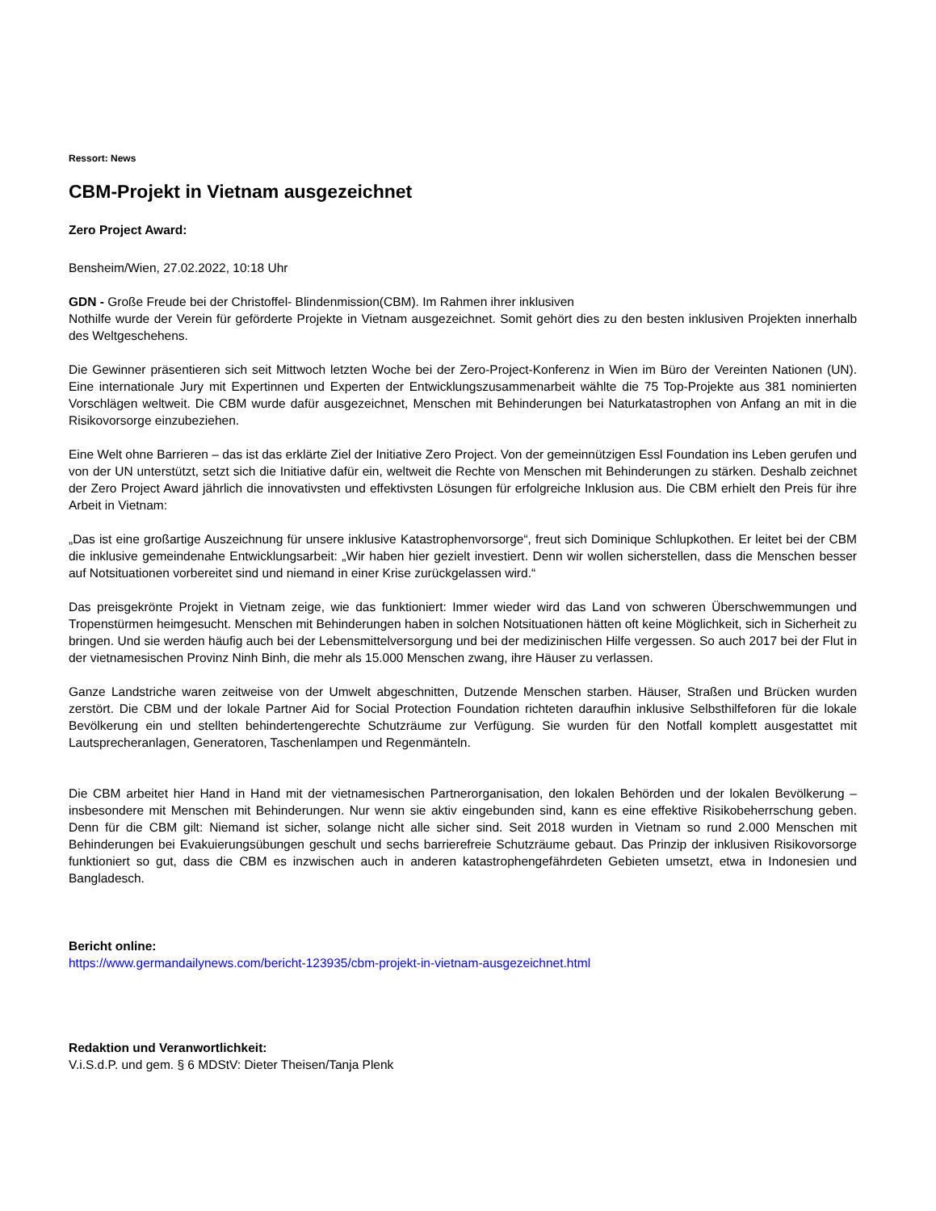Ressort: News
CBM-Projekt in Vietnam ausgezeichnet
Zero Project Award:
Bensheim/Wien, 27.02.2022, 10:18 Uhr
GDN - Große Freude bei der Christoffel- Blindenmission(CBM). Im Rahmen ihrer inklusiven
Nothilfe wurde der Verein für geförderte Projekte in Vietnam ausgezeichnet. Somit gehört dies zu den besten inklusiven Projekten innerhalb des Weltgeschehens.
Die Gewinner präsentieren sich seit Mittwoch letzten Woche bei der Zero-Project-Konferenz in Wien im Büro der Vereinten Nationen (UN). Eine internationale Jury mit Expertinnen und Experten der Entwicklungszusammenarbeit wählte die 75 Top-Projekte aus 381 nominierten Vorschlägen weltweit. Die CBM wurde dafür ausgezeichnet, Menschen mit Behinderungen bei Naturkatastrophen von Anfang an mit in die Risikovorsorge einzubeziehen.
Eine Welt ohne Barrieren – das ist das erklärte Ziel der Initiative Zero Project. Von der gemeinnützigen Essl Foundation ins Leben gerufen und von der UN unterstützt, setzt sich die Initiative dafür ein, weltweit die Rechte von Menschen mit Behinderungen zu stärken. Deshalb zeichnet der Zero Project Award jährlich die innovativsten und effektivsten Lösungen für erfolgreiche Inklusion aus. Die CBM erhielt den Preis für ihre Arbeit in Vietnam:
„Das ist eine großartige Auszeichnung für unsere inklusive Katastrophenvorsorge“, freut sich Dominique Schlupkothen. Er leitet bei der CBM die inklusive gemeindenahe Entwicklungsarbeit: „Wir haben hier gezielt investiert. Denn wir wollen sicherstellen, dass die Menschen besser auf Notsituationen vorbereitet sind und niemand in einer Krise zurückgelassen wird.“
Das preisgekrönte Projekt in Vietnam zeige, wie das funktioniert: Immer wieder wird das Land von schweren Überschwemmungen und Tropenstürmen heimgesucht. Menschen mit Behinderungen haben in solchen Notsituationen hätten oft keine Möglichkeit, sich in Sicherheit zu bringen. Und sie werden häufig auch bei der Lebensmittelversorgung und bei der medizinischen Hilfe vergessen. So auch 2017 bei der Flut in der vietnamesischen Provinz Ninh Binh, die mehr als 15.000 Menschen zwang, ihre Häuser zu verlassen.
Ganze Landstriche waren zeitweise von der Umwelt abgeschnitten, Dutzende Menschen starben. Häuser, Straßen und Brücken wurden zerstört. Die CBM und der lokale Partner Aid for Social Protection Foundation richteten daraufhin inklusive Selbsthilfeforen für die lokale Bevölkerung ein und stellten behindertengerechte Schutzräume zur Verfügung. Sie wurden für den Notfall komplett ausgestattet mit Lautsprecheranlagen, Generatoren, Taschenlampen und Regenmänteln.
Die CBM arbeitet hier Hand in Hand mit der vietnamesischen Partnerorganisation, den lokalen Behörden und der lokalen Bevölkerung – insbesondere mit Menschen mit Behinderungen. Nur wenn sie aktiv eingebunden sind, kann es eine effektive Risikobeherrschung geben. Denn für die CBM gilt: Niemand ist sicher, solange nicht alle sicher sind. Seit 2018 wurden in Vietnam so rund 2.000 Menschen mit Behinderungen bei Evakuierungsübungen geschult und sechs barrierefreie Schutzräume gebaut. Das Prinzip der inklusiven Risikovorsorge funktioniert so gut, dass die CBM es inzwischen auch in anderen katastrophengefährdeten Gebieten umsetzt, etwa in Indonesien und Bangladesch.
Bericht online:
https://www.germandailynews.com/bericht-123935/cbm-projekt-in-vietnam-ausgezeichnet.html
Redaktion und Veranwortlichkeit:
V.i.S.d.P. und gem. § 6 MDStV: Dieter Theisen/Tanja Plenk